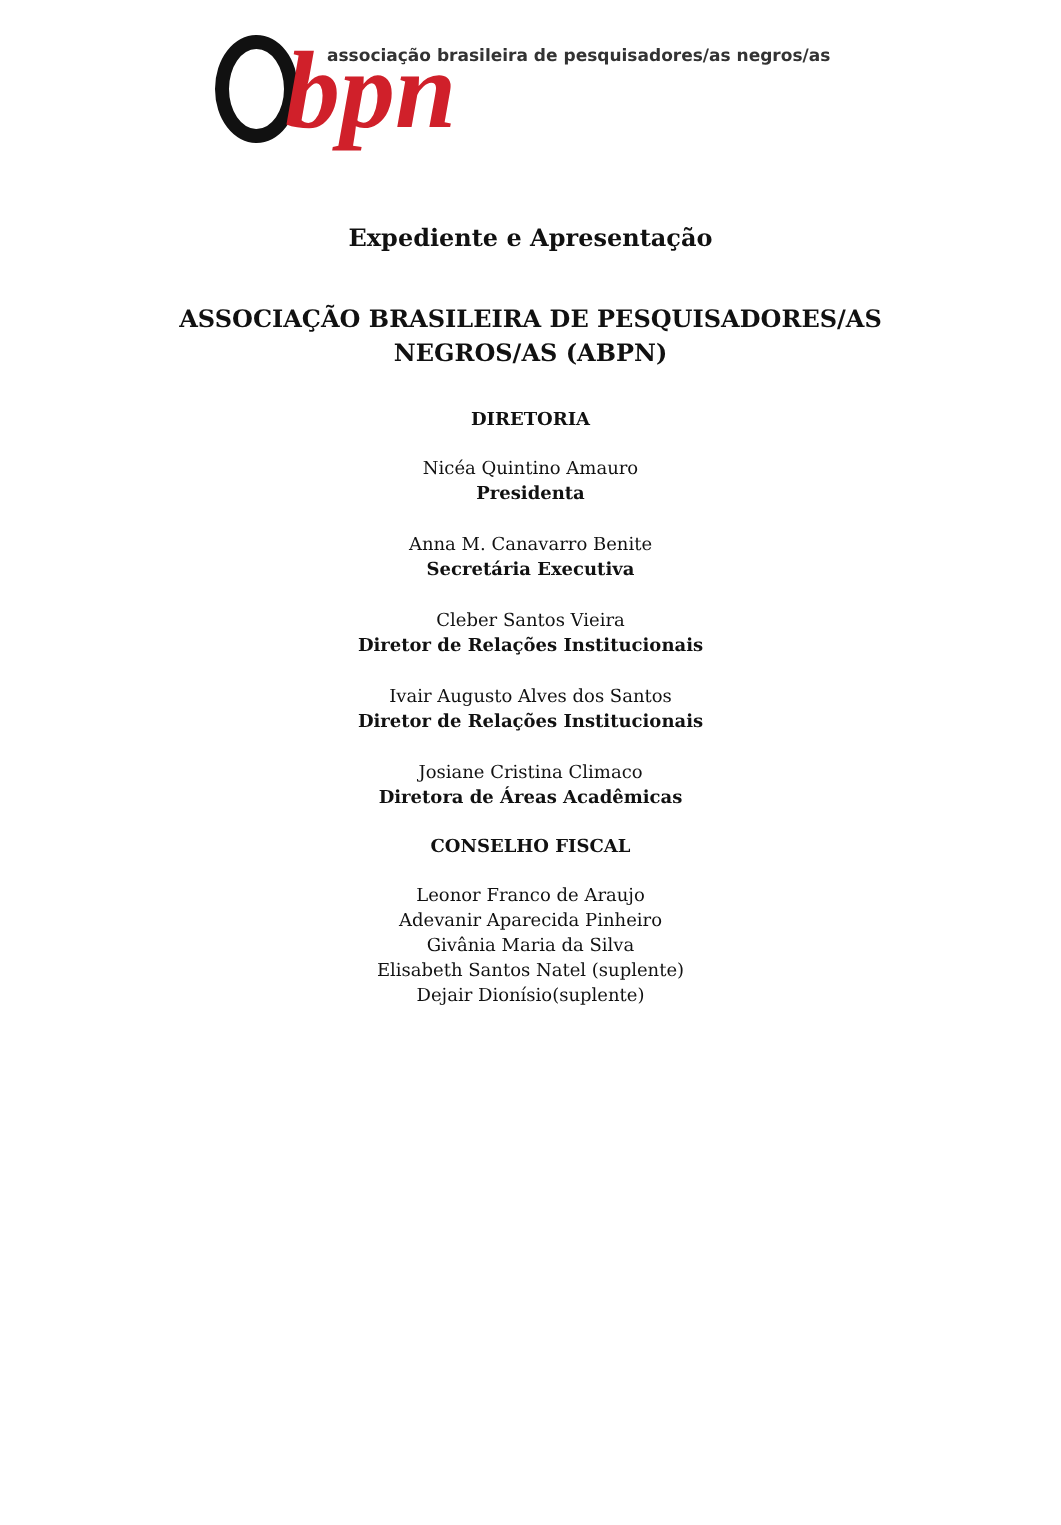bpn
associação brasileira de pesquisadores/as negros/as
Expediente e Apresentação
ASSOCIAÇÃO BRASILEIRA DE PESQUISADORES/AS
NEGROS/AS (ABPN)
DIRETORIA
Nicéa Quintino Amauro
Presidenta
Anna M. Canavarro Benite
Secretária Executiva
Cleber Santos Vieira
Diretor de Relações Institucionais
Ivair Augusto Alves dos Santos
Diretor de Relações Institucionais
Josiane Cristina Climaco
Diretora de Áreas Acadêmicas
CONSELHO FISCAL
Leonor Franco de Araujo
Adevanir Aparecida Pinheiro
Givânia Maria da Silva
Elisabeth Santos Natel (suplente)
Dejair Dionísio(suplente)